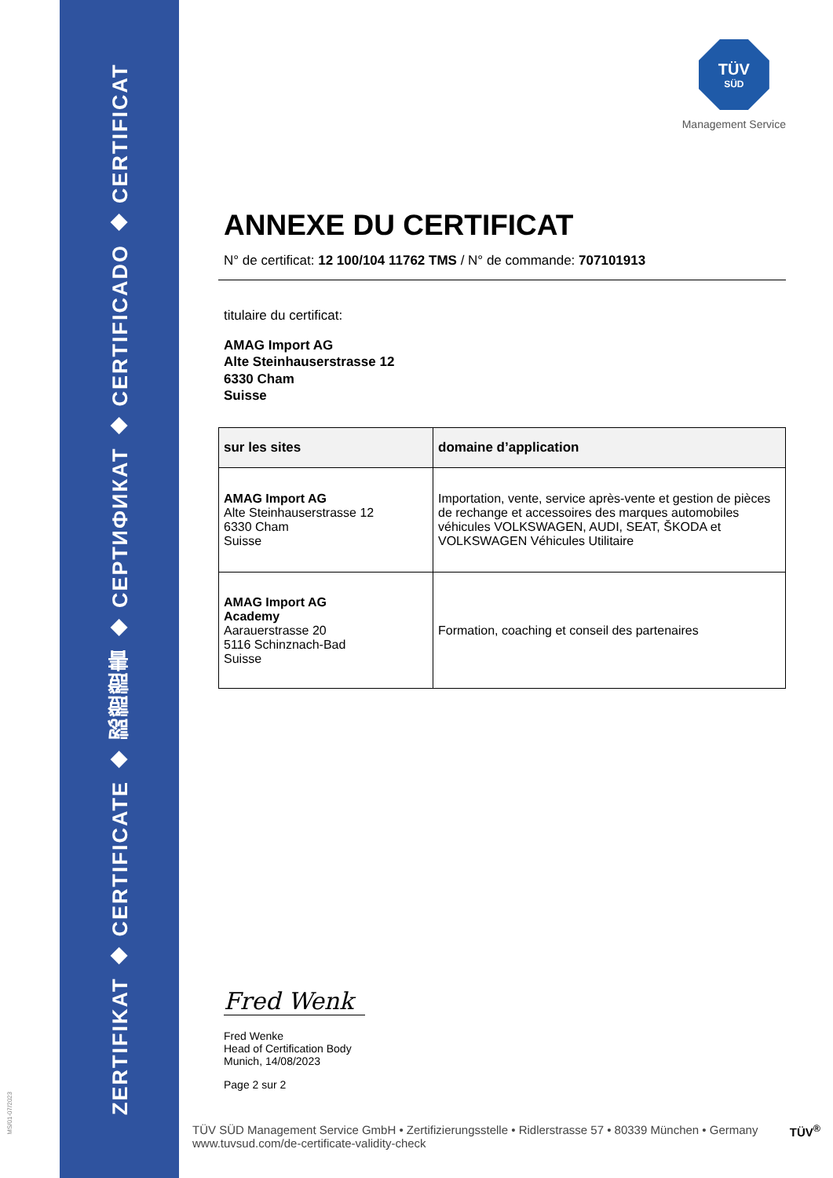ZERTIFIKAT ◆ CERTIFICATE ◆ 認證證書 ◆ СЕРТИФИКАТ ◆ CERTIFICADO ◆ CERTIFICAT
MS/01-07/2023
TÜV
SÜD
Management Service
ANNEXE DU CERTIFICAT
N° de certificat: 12 100/104 11762 TMS / N° de commande: 707101913
titulaire du certificat:
AMAG Import AG
Alte Steinhauserstrasse 12
6330 Cham
Suisse
| sur les sites | domaine d’application |
| --- | --- |
| AMAG Import AG Alte Steinhauserstrasse 12 6330 Cham Suisse | Importation, vente, service après-vente et gestion de pièces de rechange et accessoires des marques automobiles véhicules VOLKSWAGEN, AUDI, SEAT, ŠKODA et VOLKSWAGEN Véhicules Utilitaire |
| AMAG Import AG Academy Aarauerstrasse 20 5116 Schinznach-Bad Suisse | Formation, coaching et conseil des partenaires |
Fred Wenk
Fred Wenke
Head of Certification Body
Munich, 14/08/2023
Page 2 sur 2
TÜV SÜD Management Service GmbH • Zertifizierungsstelle • Ridlerstrasse 57 • 80339 München • Germany TÜV<sup>®</sup>
www.tuvsud.com/de-certificate-validity-check